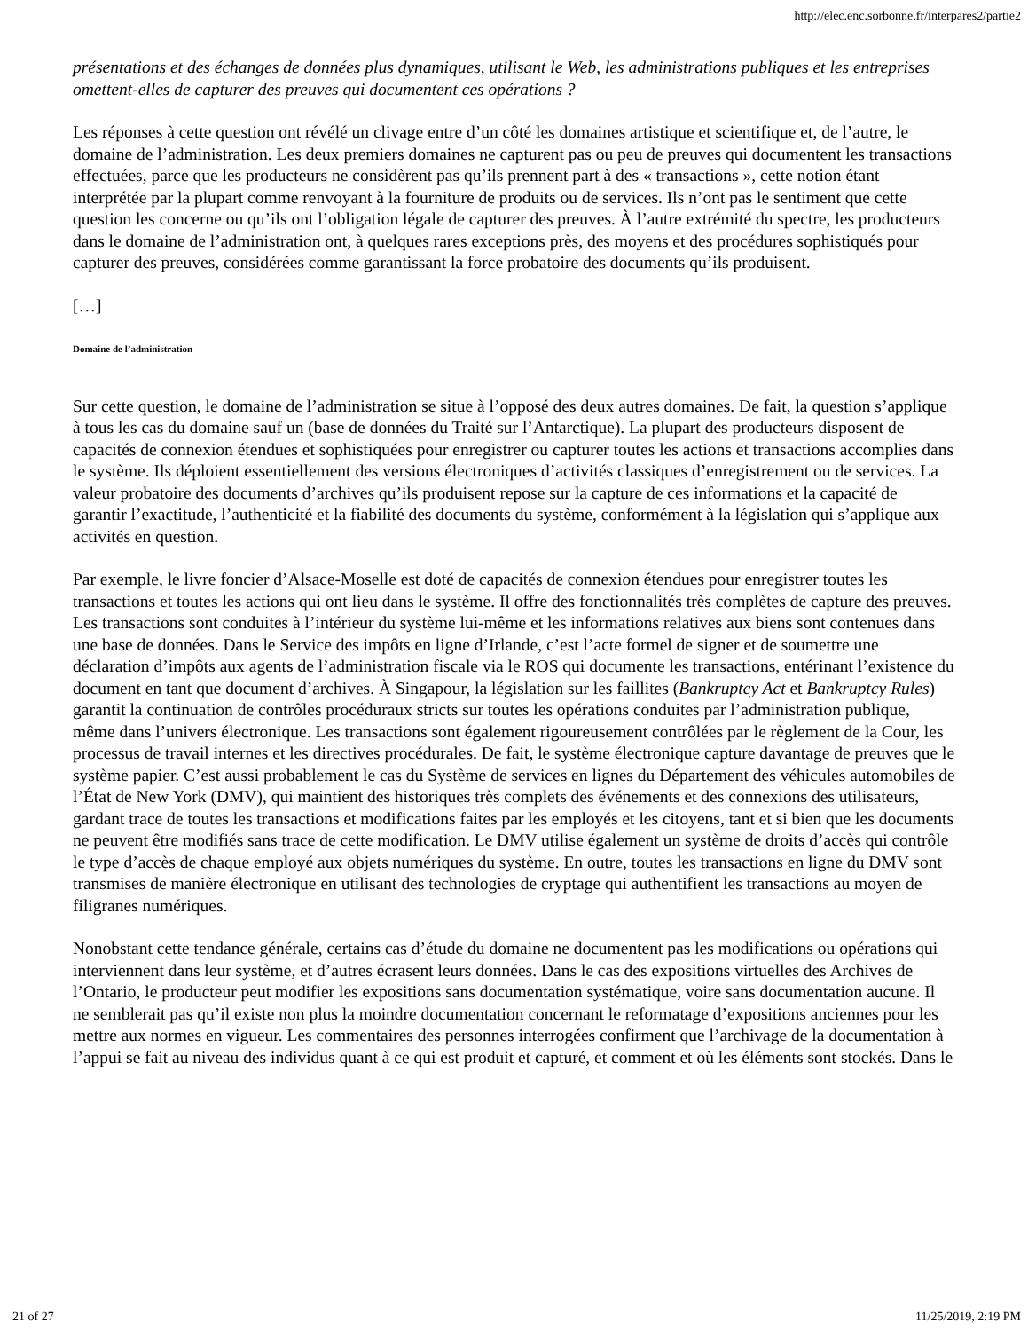http://elec.enc.sorbonne.fr/interpares2/partie2
présentations et des échanges de données plus dynamiques, utilisant le Web, les administrations publiques et les entreprises omettent-elles de capturer des preuves qui documentent ces opérations ?
Les réponses à cette question ont révélé un clivage entre d’un côté les domaines artistique et scientifique et, de l’autre, le domaine de l’administration. Les deux premiers domaines ne capturent pas ou peu de preuves qui documentent les transactions effectuées, parce que les producteurs ne considèrent pas qu’ils prennent part à des « transactions », cette notion étant interprétée par la plupart comme renvoyant à la fourniture de produits ou de services. Ils n’ont pas le sentiment que cette question les concerne ou qu’ils ont l’obligation légale de capturer des preuves. À l’autre extrémité du spectre, les producteurs dans le domaine de l’administration ont, à quelques rares exceptions près, des moyens et des procédures sophistiqués pour capturer des preuves, considérées comme garantissant la force probatoire des documents qu’ils produisent.
[…]
Domaine de l’administration
Sur cette question, le domaine de l’administration se situe à l’opposé des deux autres domaines. De fait, la question s’applique à tous les cas du domaine sauf un (base de données du Traité sur l’Antarctique). La plupart des producteurs disposent de capacités de connexion étendues et sophistiquées pour enregistrer ou capturer toutes les actions et transactions accomplies dans le système. Ils déploient essentiellement des versions électroniques d’activités classiques d’enregistrement ou de services. La valeur probatoire des documents d’archives qu’ils produisent repose sur la capture de ces informations et la capacité de garantir l’exactitude, l’authenticité et la fiabilité des documents du système, conformément à la législation qui s’applique aux activités en question.
Par exemple, le livre foncier d’Alsace-Moselle est doté de capacités de connexion étendues pour enregistrer toutes les transactions et toutes les actions qui ont lieu dans le système. Il offre des fonctionnalités très complètes de capture des preuves. Les transactions sont conduites à l’intérieur du système lui-même et les informations relatives aux biens sont contenues dans une base de données. Dans le Service des impôts en ligne d’Irlande, c’est l’acte formel de signer et de soumettre une déclaration d’impôts aux agents de l’administration fiscale via le ROS qui documente les transactions, entérinant l’existence du document en tant que document d’archives. À Singapour, la législation sur les faillites (Bankruptcy Act et Bankruptcy Rules) garantit la continuation de contrôles procéduraux stricts sur toutes les opérations conduites par l’administration publique, même dans l’univers électronique. Les transactions sont également rigoureusement contrôlées par le règlement de la Cour, les processus de travail internes et les directives procédurales. De fait, le système électronique capture davantage de preuves que le système papier. C’est aussi probablement le cas du Système de services en lignes du Département des véhicules automobiles de l’État de New York (DMV), qui maintient des historiques très complets des événements et des connexions des utilisateurs, gardant trace de toutes les transactions et modifications faites par les employés et les citoyens, tant et si bien que les documents ne peuvent être modifiés sans trace de cette modification. Le DMV utilise également un système de droits d’accès qui contrôle le type d’accès de chaque employé aux objets numériques du système. En outre, toutes les transactions en ligne du DMV sont transmises de manière électronique en utilisant des technologies de cryptage qui authentifient les transactions au moyen de filigranes numériques.
Nonobstant cette tendance générale, certains cas d’étude du domaine ne documentent pas les modifications ou opérations qui interviennent dans leur système, et d’autres écrasent leurs données. Dans le cas des expositions virtuelles des Archives de l’Ontario, le producteur peut modifier les expositions sans documentation systématique, voire sans documentation aucune. Il ne semblerait pas qu’il existe non plus la moindre documentation concernant le reformatage d’expositions anciennes pour les mettre aux normes en vigueur. Les commentaires des personnes interrogées confirment que l’archivage de la documentation à l’appui se fait au niveau des individus quant à ce qui est produit et capturé, et comment et où les éléments sont stockés. Dans le
21 of 27 11/25/2019, 2:19 PM